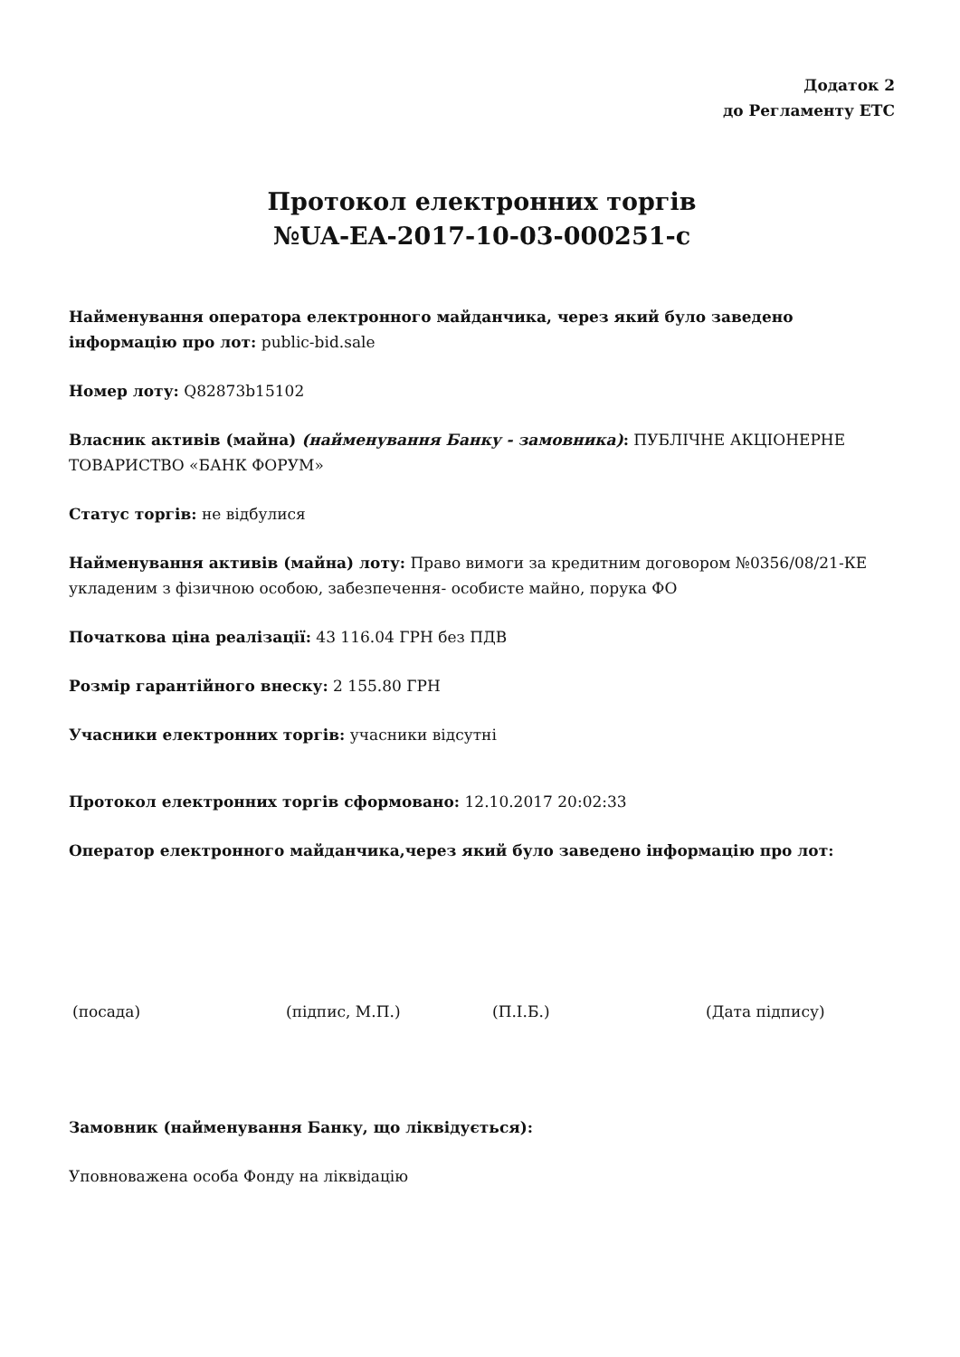Додаток 2
до Регламенту ЕТС
Протокол електронних торгів
№UA-EA-2017-10-03-000251-c
Найменування оператора електронного майданчика, через який було заведено інформацію про лот: public-bid.sale
Номер лоту: Q82873b15102
Власник активів (майна) (найменування Банку - замовника): ПУБЛІЧНЕ АКЦІОНЕРНЕ ТОВАРИСТВО «БАНК ФОРУМ»
Статус торгів: не відбулися
Найменування активів (майна) лоту: Право вимоги за кредитним договором №0356/08/21-КЕ укладеним з фізичною особою, забезпечення- особисте майно, порука ФО
Початкова ціна реалізації: 43 116.04 ГРН без ПДВ
Розмір гарантійного внеску: 2 155.80 ГРН
Учасники електронних торгів: учасники відсутні
Протокол електронних торгів сформовано: 12.10.2017 20:02:33
Оператор електронного майданчика,через який було заведено інформацію про лот:
(посада) (підпис, М.П.) (П.І.Б.) (Дата підпису)
Замовник (найменування Банку, що ліквідується):
Уповноважена особа Фонду на ліквідацію